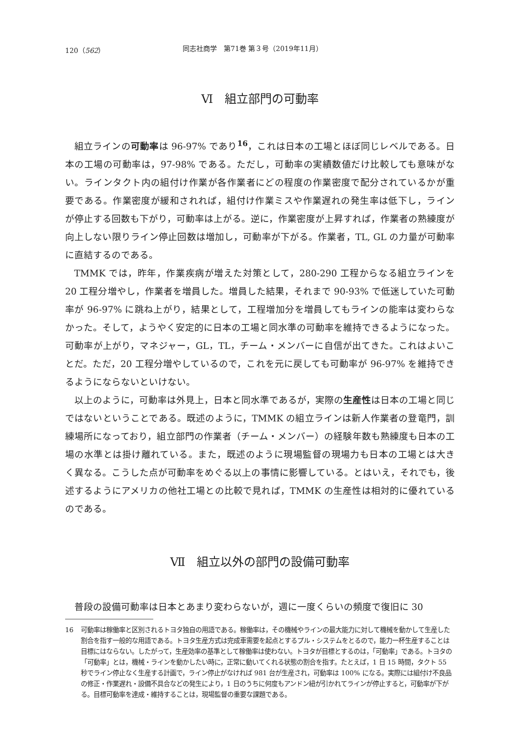120（562） 同志社商学　第71巻 第３号（2019年11月）
Ⅵ　組立部門の可動率
組立ラインの可動率は 96-97% であり<sup>16</sup>，これは日本の工場とほぼ同じレベルである。日本の工場の可動率は，97-98% である。ただし，可動率の実績数値だけ比較しても意味がない。ラインタクト内の組付け作業が各作業者にどの程度の作業密度で配分されているかが重要である。作業密度が緩和されれば，組付け作業ミスや作業遅れの発生率は低下し，ラインが停止する回数も下がり，可動率は上がる。逆に，作業密度が上昇すれば，作業者の熟練度が向上しない限りライン停止回数は増加し，可動率が下がる。作業者，TL, GL の力量が可動率に直結するのである。
TMMK では，昨年，作業疾病が増えた対策として，280-290 工程からなる組立ラインを 20 工程分増やし，作業者を増員した。増員した結果，それまで 90-93% で低迷していた可動率が 96-97% に跳ね上がり，結果として，工程増加分を増員してもラインの能率は変わらなかった。そして，ようやく安定的に日本の工場と同水準の可動率を維持できるようになった。可動率が上がり，マネジャー，GL，TL，チーム・メンバーに自信が出てきた。これはよいことだ。ただ，20 工程分増やしているので，これを元に戻しても可動率が 96-97% を維持できるようにならないといけない。
以上のように，可動率は外見上，日本と同水準であるが，実際の生産性は日本の工場と同じではないということである。既述のように，TMMK の組立ラインは新人作業者の登竜門，訓練場所になっており，組立部門の作業者（チーム・メンバー）の経験年数も熟練度も日本の工場の水準とは掛け離れている。また，既述のように現場監督の現場力も日本の工場とは大きく異なる。こうした点が可動率をめぐる以上の事情に影響している。とはいえ，それでも，後述するようにアメリカの他社工場との比較で見れば，TMMK の生産性は相対的に優れているのである。
Ⅶ　組立以外の部門の設備可動率
普段の設備可動率は日本とあまり変わらないが，週に一度くらいの頻度で復旧に 30
16 可動率は稼働率と区別されるトヨタ独自の用語である。稼働率は，その機械やラインの最大能力に対して機械を動かして生産した割合を指す一般的な用語である。トヨタ生産方式は完成車需要を起点とするプル・システムをとるので，能力一杯生産することは目標にはならない。したがって，生産効率の基準として稼働率は使わない。トヨタが目標とするのは，「可動率」である。トヨタの「可動率」とは，機械・ラインを動かしたい時に，正常に動いてくれる状態の割合を指す。たとえば，1 日 15 時間，タクト 55 秒でライン停止なく生産する計画で，ライン停止がなければ 981 台が生産され，可動率は 100% になる。実際には組付け不良品の修正・作業遅れ・設備不具合などの発生により，1 日のうちに何度もアンドン紐が引かれてラインが停止すると，可動率が下がる。目標可動率を達成・維持することは，現場監督の重要な課題である。